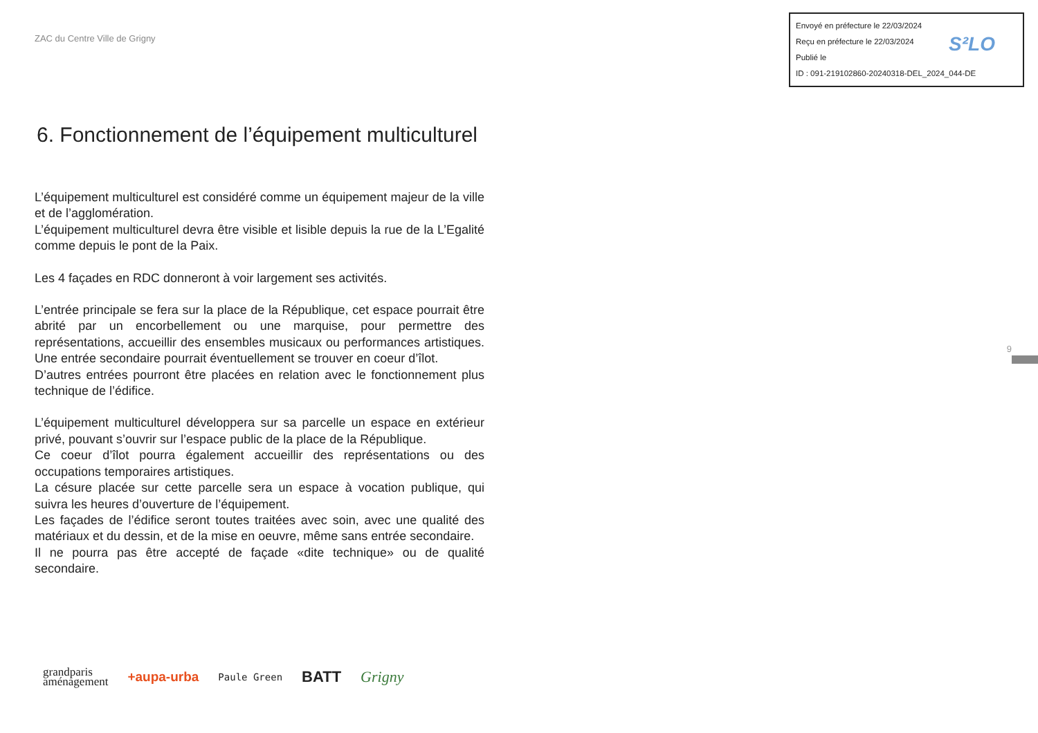ZAC du Centre Ville de Grigny
Envoyé en préfecture le 22/03/2024
Reçu en préfecture le 22/03/2024
Publié le
ID : 091-219102860-20240318-DEL_2024_044-DE
S²LO
6. Fonctionnement de l’équipement multiculturel
L’équipement multiculturel est considéré comme un équipement majeur de la ville et de l’agglomération.
L’équipement multiculturel devra être visible et lisible depuis la rue de la L’Egalité comme depuis le pont de la Paix.
Les 4 façades en RDC donneront à voir largement ses activités.
L’entrée principale se fera sur la place de la République, cet espace pourrait être abrité par un encorbellement ou une marquise, pour permettre des représentations, accueillir des ensembles musicaux ou performances artistiques. Une entrée secondaire pourrait éventuellement se trouver en coeur d’îlot.
D’autres entrées pourront être placées en relation avec le fonctionnement plus technique de l’édifice.
L’équipement multiculturel développera sur sa parcelle un espace en extérieur privé, pouvant s’ouvrir sur l’espace public de la place de la République.
Ce coeur d’îlot pourra également accueillir des représentations ou des occupations temporaires artistiques.
La césure placée sur cette parcelle sera un espace à vocation publique, qui suivra les heures d’ouverture de l’équipement.
Les façades de l’édifice seront toutes traitées avec soin, avec une qualité des matériaux et du dessin, et de la mise en oeuvre, même sans entrée secondaire.
Il ne pourra pas être accepté de façade «dite technique» ou de qualité secondaire.
9
grandparis
aménagement +aupa-urba Paule Green BATT Grigny